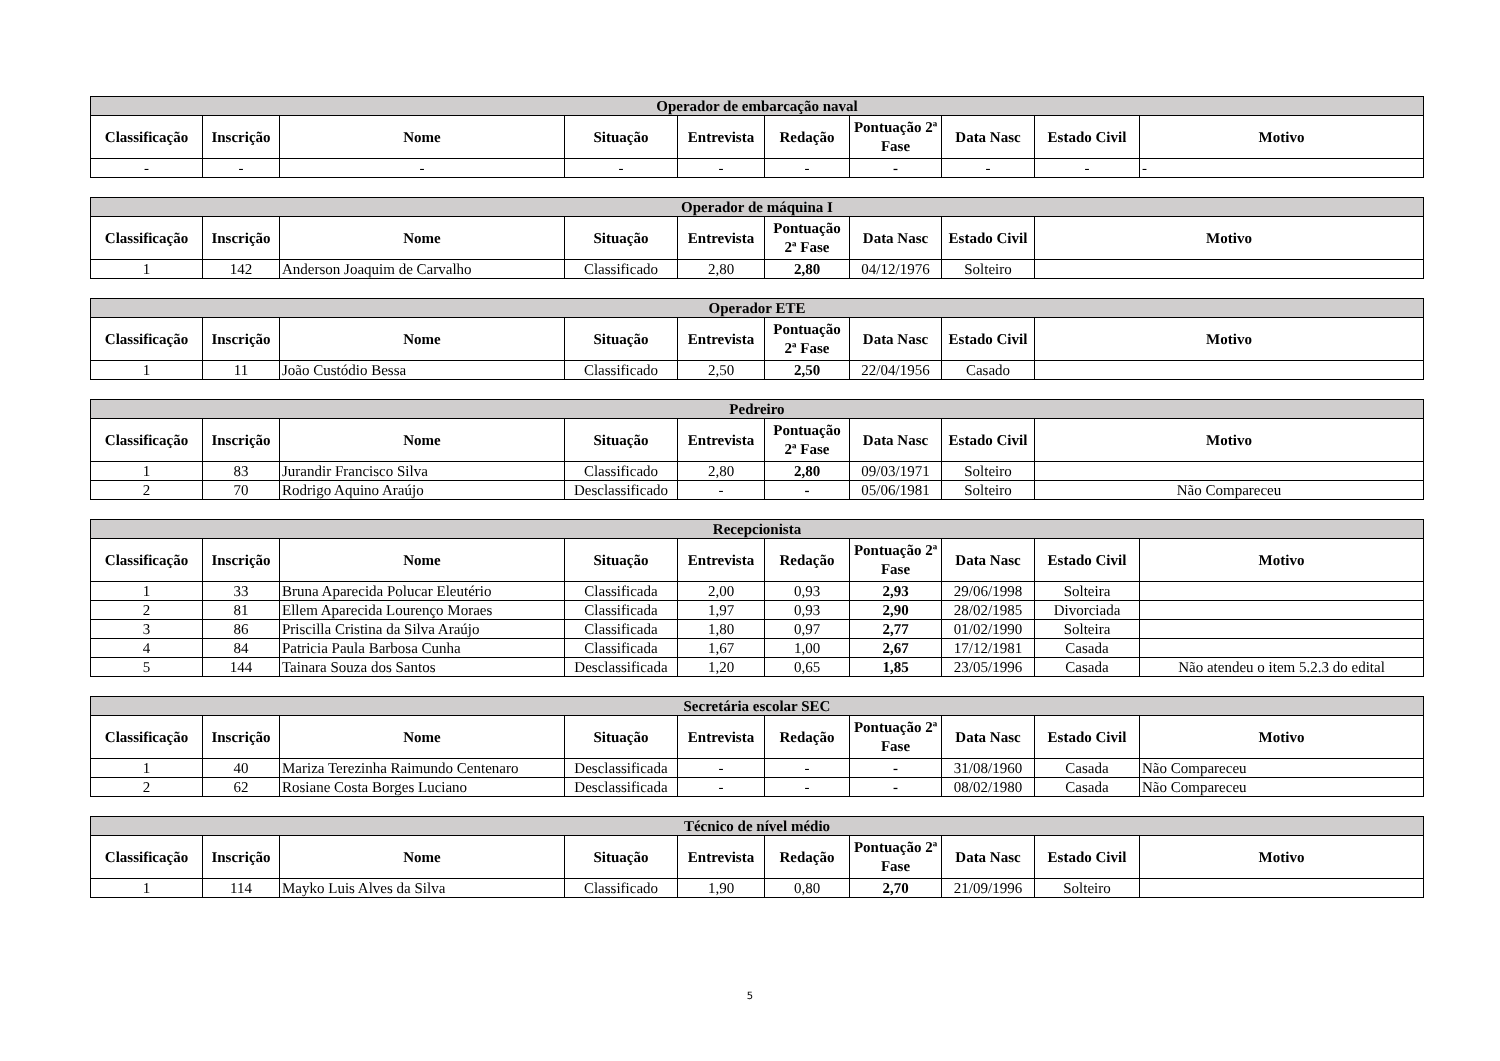| Operador de embarcação naval | | | | | | | | | |
| --- | --- | --- | --- | --- | --- | --- | --- | --- | --- |
| Classificação | Inscrição | Nome | Situação | Entrevista | Redação | Pontuação 2ª Fase | Data Nasc | Estado Civil | Motivo |
| - | - | - | - | - | - | - | - | - | - |
| Operador de máquina I | | | | | | | | |
| --- | --- | --- | --- | --- | --- | --- | --- | --- |
| Classificação | Inscrição | Nome | Situação | Entrevista | Pontuação 2ª Fase | Data Nasc | Estado Civil | Motivo |
| 1 | 142 | Anderson Joaquim de Carvalho | Classificado | 2,80 | 2,80 | 04/12/1976 | Solteiro | |
| Operador ETE | | | | | | | | |
| --- | --- | --- | --- | --- | --- | --- | --- | --- |
| Classificação | Inscrição | Nome | Situação | Entrevista | Pontuação 2ª Fase | Data Nasc | Estado Civil | Motivo |
| 1 | 11 | João Custódio Bessa | Classificado | 2,50 | 2,50 | 22/04/1956 | Casado | |
| Pedreiro | | | | | | | | |
| --- | --- | --- | --- | --- | --- | --- | --- | --- |
| Classificação | Inscrição | Nome | Situação | Entrevista | Pontuação 2ª Fase | Data Nasc | Estado Civil | Motivo |
| 1 | 83 | Jurandir Francisco Silva | Classificado | 2,80 | 2,80 | 09/03/1971 | Solteiro | |
| 2 | 70 | Rodrigo Aquino Araújo | Desclassificado | - | - | 05/06/1981 | Solteiro | Não Compareceu |
| Recepcionista | | | | | | | | | |
| --- | --- | --- | --- | --- | --- | --- | --- | --- | --- |
| Classificação | Inscrição | Nome | Situação | Entrevista | Redação | Pontuação 2ª Fase | Data Nasc | Estado Civil | Motivo |
| 1 | 33 | Bruna Aparecida Polucar Eleutério | Classificada | 2,00 | 0,93 | 2,93 | 29/06/1998 | Solteira | |
| 2 | 81 | Ellem Aparecida Lourenço Moraes | Classificada | 1,97 | 0,93 | 2,90 | 28/02/1985 | Divorciada | |
| 3 | 86 | Priscilla Cristina da Silva Araújo | Classificada | 1,80 | 0,97 | 2,77 | 01/02/1990 | Solteira | |
| 4 | 84 | Patricia Paula Barbosa Cunha | Classificada | 1,67 | 1,00 | 2,67 | 17/12/1981 | Casada | |
| 5 | 144 | Tainara Souza dos Santos | Desclassificada | 1,20 | 0,65 | 1,85 | 23/05/1996 | Casada | Não atendeu o item 5.2.3 do edital |
| Secretária escolar SEC | | | | | | | | | |
| --- | --- | --- | --- | --- | --- | --- | --- | --- | --- |
| Classificação | Inscrição | Nome | Situação | Entrevista | Redação | Pontuação 2ª Fase | Data Nasc | Estado Civil | Motivo |
| 1 | 40 | Mariza Terezinha Raimundo Centenaro | Desclassificada | - | - | - | 31/08/1960 | Casada | Não Compareceu |
| 2 | 62 | Rosiane Costa Borges Luciano | Desclassificada | - | - | - | 08/02/1980 | Casada | Não Compareceu |
| Técnico de nível médio | | | | | | | | | |
| --- | --- | --- | --- | --- | --- | --- | --- | --- | --- |
| Classificação | Inscrição | Nome | Situação | Entrevista | Redação | Pontuação 2ª Fase | Data Nasc | Estado Civil | Motivo |
| 1 | 114 | Mayko Luis Alves da Silva | Classificado | 1,90 | 0,80 | 2,70 | 21/09/1996 | Solteiro | |
5